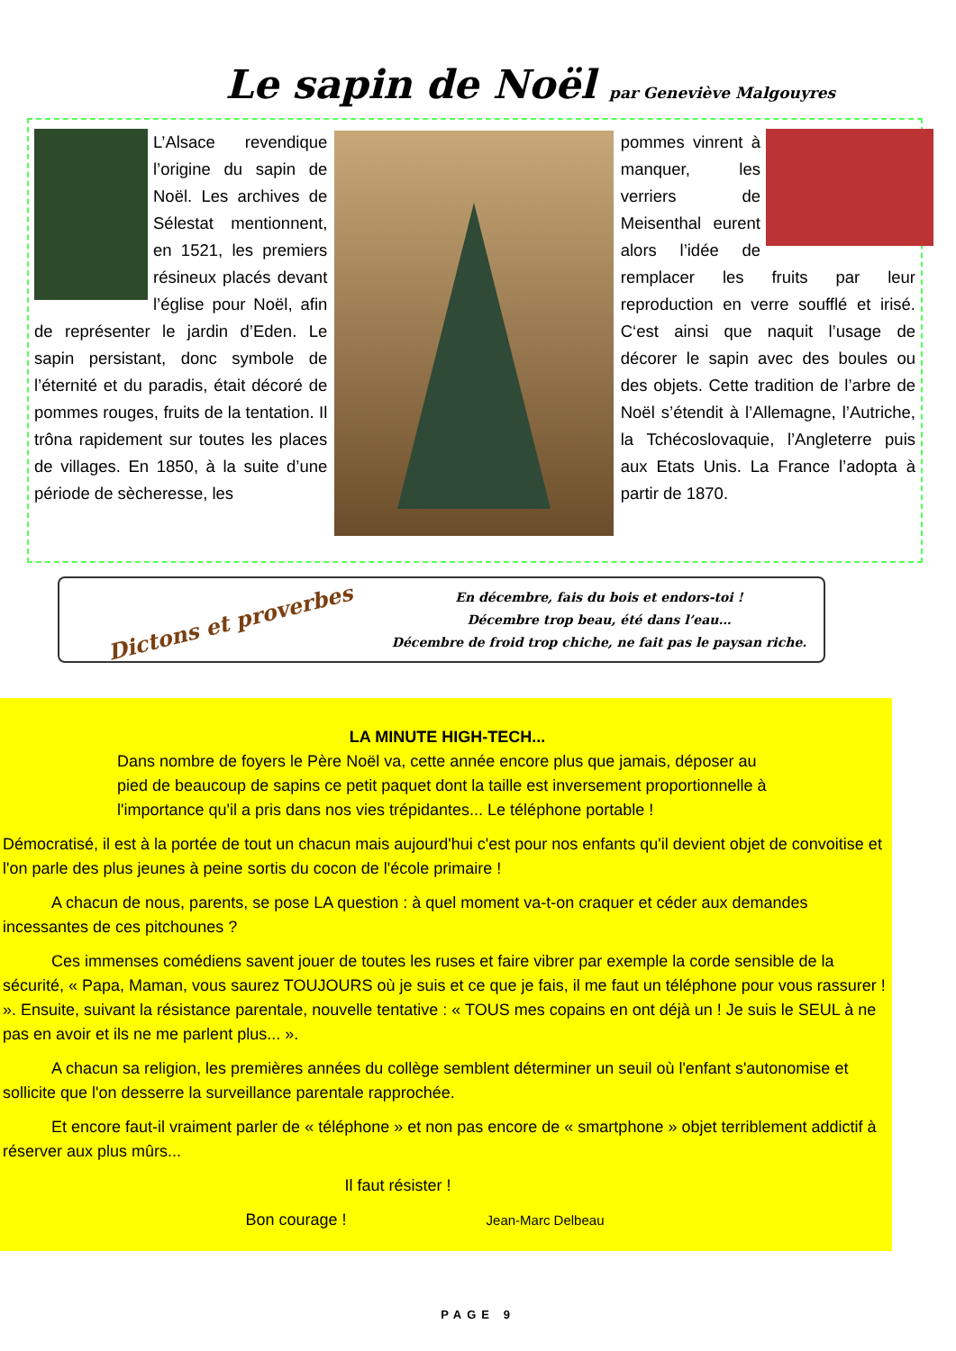Le sapin de Noël par Geneviève Malgouyres
L’Alsace revendique l’origine du sapin de Noël. Les archives de Sélestat mentionnent, en 1521, les premiers résineux placés devant l’église pour Noël, afin de représenter le jardin d’Eden. Le sapin persistant, donc symbole de l’éternité et du paradis, était décoré de pommes rouges, fruits de la tentation. Il trôna rapidement sur toutes les places de villages. En 1850, à la suite d’une période de sècheresse, les
pommes vinrent à manquer, les verriers de Meisenthal eurent alors l’idée de remplacer les fruits par leur reproduction en verre soufflé et irisé. C‘est ainsi que naquit l’usage de décorer le sapin avec des boules ou des objets. Cette tradition de l’arbre de Noël s’étendit à l’Allemagne, l’Autriche, la Tchécoslovaquie, l’Angleterre puis aux Etats Unis. La France l’adopta à partir de 1870.
Dictons et proverbes
En décembre, fais du bois et endors-toi !
Décembre trop beau, été dans l’eau…
Décembre de froid trop chiche, ne fait pas le paysan riche.
LA MINUTE HIGH-TECH...
Dans nombre de foyers le Père Noël va, cette année encore plus que jamais, déposer au pied de beaucoup de sapins ce petit paquet dont la taille est inversement proportionnelle à l'importance qu'il a pris dans nos vies trépidantes... Le téléphone portable !
Démocratisé, il est à la portée de tout un chacun mais aujourd'hui c'est pour nos enfants qu'il devient objet de convoitise et l'on parle des plus jeunes à peine sortis du cocon de l'école primaire !
   A chacun de nous, parents, se pose LA question : à quel moment va-t-on craquer et céder aux demandes incessantes de ces pitchounes ?
   Ces immenses comédiens savent jouer de toutes les ruses et faire vibrer par exemple la corde sensible de la sécurité, « Papa, Maman, vous saurez TOUJOURS où je suis et ce que je fais, il me faut un téléphone pour vous rassurer ! ». Ensuite, suivant la résistance parentale, nouvelle tentative : « TOUS mes copains en ont déjà un ! Je suis le SEUL à ne pas en avoir et ils ne me parlent plus... ».
   A chacun sa religion, les premières années du collège semblent déterminer un seuil où l'enfant s'autonomise et sollicite que l'on desserre la surveillance parentale rapprochée.
   Et encore faut-il vraiment parler de « téléphone » et non pas encore de « smartphone » objet terriblement addictif à réserver aux plus mûrs...
Il faut résister !
Bon courage ! Jean-Marc Delbeau
PAGE 9